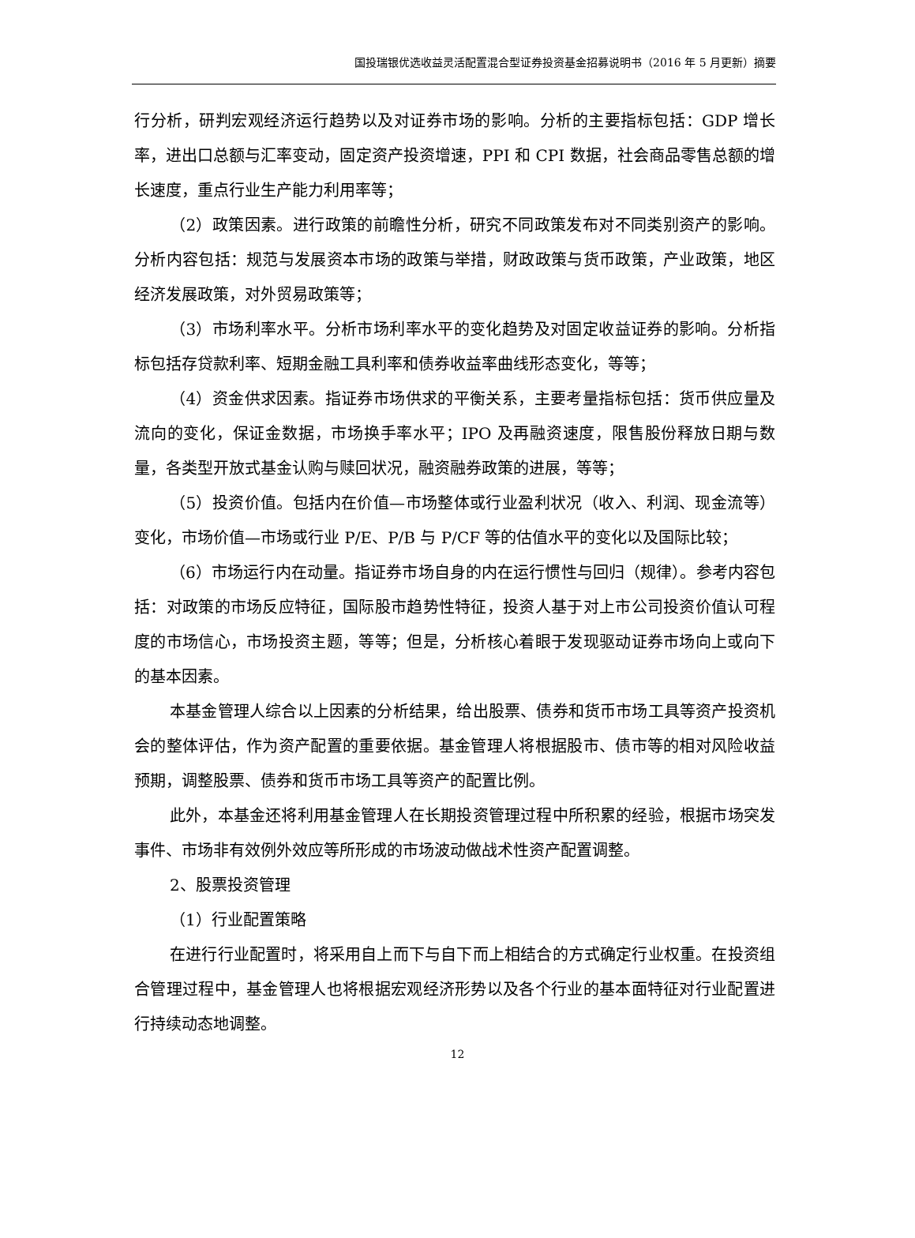国投瑞银优选收益灵活配置混合型证券投资基金招募说明书（2016 年 5 月更新）摘要
行分析，研判宏观经济运行趋势以及对证券市场的影响。分析的主要指标包括：GDP 增长率，进出口总额与汇率变动，固定资产投资增速，PPI 和 CPI 数据，社会商品零售总额的增长速度，重点行业生产能力利用率等；
（2）政策因素。进行政策的前瞻性分析，研究不同政策发布对不同类别资产的影响。分析内容包括：规范与发展资本市场的政策与举措，财政政策与货币政策，产业政策，地区经济发展政策，对外贸易政策等；
（3）市场利率水平。分析市场利率水平的变化趋势及对固定收益证券的影响。分析指标包括存贷款利率、短期金融工具利率和债券收益率曲线形态变化，等等；
（4）资金供求因素。指证券市场供求的平衡关系，主要考量指标包括：货币供应量及流向的变化，保证金数据，市场换手率水平；IPO 及再融资速度，限售股份释放日期与数量，各类型开放式基金认购与赎回状况，融资融券政策的进展，等等；
（5）投资价值。包括内在价值—市场整体或行业盈利状况（收入、利润、现金流等）变化，市场价值—市场或行业 P/E、P/B 与 P/CF 等的估值水平的变化以及国际比较；
（6）市场运行内在动量。指证券市场自身的内在运行惯性与回归（规律）。参考内容包括：对政策的市场反应特征，国际股市趋势性特征，投资人基于对上市公司投资价值认可程度的市场信心，市场投资主题，等等；但是，分析核心着眼于发现驱动证券市场向上或向下的基本因素。
本基金管理人综合以上因素的分析结果，给出股票、债券和货币市场工具等资产投资机会的整体评估，作为资产配置的重要依据。基金管理人将根据股市、债市等的相对风险收益预期，调整股票、债券和货币市场工具等资产的配置比例。
此外，本基金还将利用基金管理人在长期投资管理过程中所积累的经验，根据市场突发事件、市场非有效例外效应等所形成的市场波动做战术性资产配置调整。
2、股票投资管理
（1）行业配置策略
在进行行业配置时，将采用自上而下与自下而上相结合的方式确定行业权重。在投资组合管理过程中，基金管理人也将根据宏观经济形势以及各个行业的基本面特征对行业配置进行持续动态地调整。
12